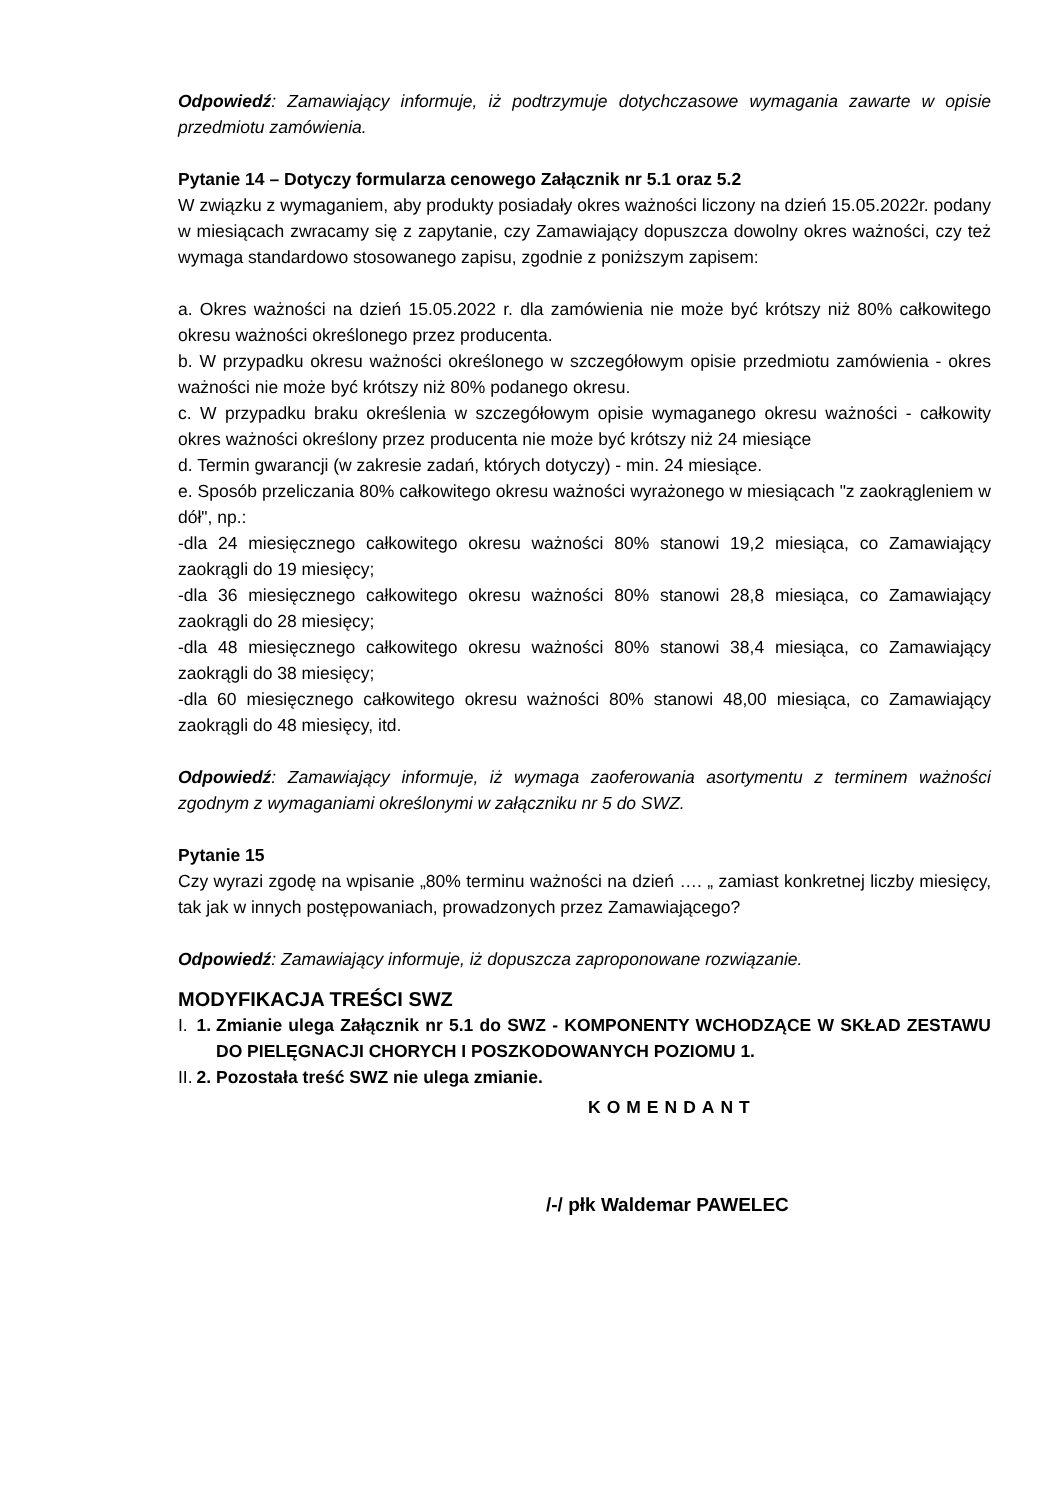Odpowiedź: Zamawiający informuje, iż podtrzymuje dotychczasowe wymagania zawarte w opisie przedmiotu zamówienia.
Pytanie 14 – Dotyczy formularza cenowego Załącznik nr 5.1 oraz 5.2
W związku z wymaganiem, aby produkty posiadały okres ważności liczony na dzień 15.05.2022r. podany w miesiącach zwracamy się z zapytanie, czy Zamawiający dopuszcza dowolny okres ważności, czy też wymaga standardowo stosowanego zapisu, zgodnie z poniższym zapisem:
a. Okres ważności na dzień 15.05.2022 r. dla zamówienia nie może być krótszy niż 80% całkowitego okresu ważności określonego przez producenta.
b. W przypadku okresu ważności określonego w szczegółowym opisie przedmiotu zamówienia - okres ważności nie może być krótszy niż 80% podanego okresu.
c. W przypadku braku określenia w szczegółowym opisie wymaganego okresu ważności - całkowity okres ważności określony przez producenta nie może być krótszy niż 24 miesiące
d. Termin gwarancji (w zakresie zadań, których dotyczy) - min. 24 miesiące.
e. Sposób przeliczania 80% całkowitego okresu ważności wyrażonego w miesiącach "z zaokrągleniem w dół", np.:
-dla 24 miesięcznego całkowitego okresu ważności 80% stanowi 19,2 miesiąca, co Zamawiający zaokrągli do 19 miesięcy;
-dla 36 miesięcznego całkowitego okresu ważności 80% stanowi 28,8 miesiąca, co Zamawiający zaokrągli do 28 miesięcy;
-dla 48 miesięcznego całkowitego okresu ważności 80% stanowi 38,4 miesiąca, co Zamawiający zaokrągli do 38 miesięcy;
-dla 60 miesięcznego całkowitego okresu ważności 80% stanowi 48,00 miesiąca, co Zamawiający zaokrągli do 48 miesięcy, itd.
Odpowiedź: Zamawiający informuje, iż wymaga zaoferowania asortymentu z terminem ważności zgodnym z wymaganiami określonymi w załączniku nr 5 do SWZ.
Pytanie 15
Czy wyrazi zgodę na wpisanie „80% terminu ważności na dzień …. „ zamiast konkretnej liczby miesięcy, tak jak w innych postępowaniach, prowadzonych przez Zamawiającego?
Odpowiedź: Zamawiający informuje, iż dopuszcza zaproponowane rozwiązanie.
MODYFIKACJA TREŚCI SWZ
1. I. Zmianie ulega Załącznik nr 5.1 do SWZ - KOMPONENTY WCHODZĄCE W SKŁAD ZESTAWU DO PIELĘGNACJI CHORYCH I POSZKODOWANYCH POZIOMU 1.
2. II. Pozostała treść SWZ nie ulega zmianie.
KOMENDANT
/-/ płk Waldemar PAWELEC